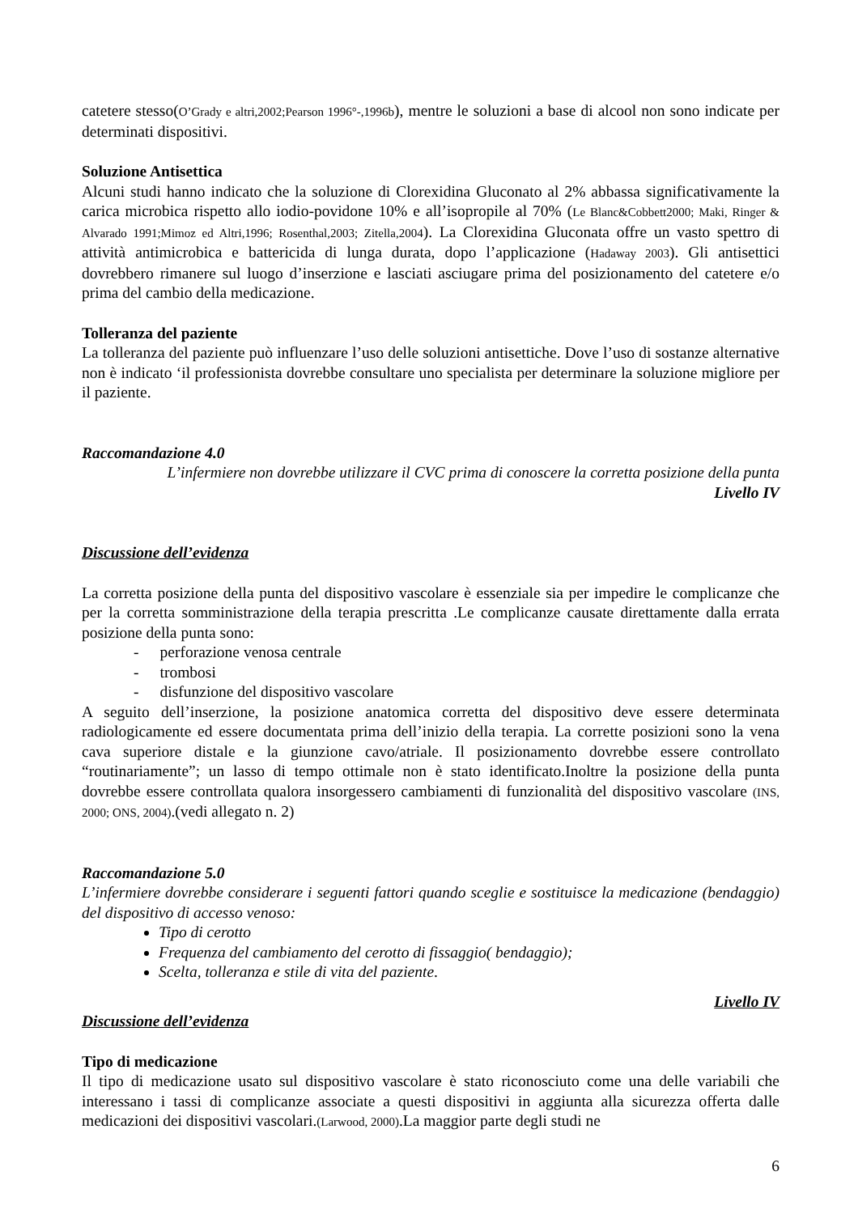catetere stesso(O’Grady e altri,2002;Pearson 1996°-,1996b), mentre le soluzioni a base di alcool non sono indicate per determinati dispositivi.
Soluzione Antisettica
Alcuni studi hanno indicato che la soluzione di Clorexidina Gluconato al 2% abbassa significativamente la carica microbica rispetto allo iodio-povidone 10% e all’isopropile al 70% (Le Blanc&Cobbett2000; Maki, Ringer & Alvarado 1991;Mimoz ed Altri,1996; Rosenthal,2003; Zitella,2004). La Clorexidina Gluconata offre un vasto spettro di attività antimicrobica e battericida di lunga durata, dopo l’applicazione (Hadaway 2003). Gli antisettici dovrebbero rimanere sul luogo d’inserzione e lasciati asciugare prima del posizionamento del catetere e/o prima del cambio della medicazione.
Tolleranza del paziente
La tolleranza del paziente può influenzare l’uso delle soluzioni antisettiche. Dove l’uso di sostanze alternative non è indicato ‘il professionista dovrebbe consultare uno specialista per determinare la soluzione migliore per il paziente.
Raccomandazione 4.0
L’infermiere non dovrebbe utilizzare il CVC prima di conoscere la corretta posizione della punta
Livello IV
Discussione dell’evidenza
La corretta posizione della punta del dispositivo vascolare è essenziale sia per impedire le complicanze che per la corretta somministrazione della terapia prescritta .Le complicanze causate direttamente dalla errata posizione della punta sono:
- perforazione venosa centrale
- trombosi
- disfunzione del dispositivo vascolare
A seguito dell’inserzione, la posizione anatomica corretta del dispositivo deve essere determinata radiologicamente ed essere documentata prima dell’inizio della terapia. La corrette posizioni sono la vena cava superiore distale e la giunzione cavo/atriale. Il posizionamento dovrebbe essere controllato “routinariamente”; un lasso di tempo ottimale non è stato identificato.Inoltre la posizione della punta dovrebbe essere controllata qualora insorgessero cambiamenti di funzionalità del dispositivo vascolare (INS, 2000; ONS, 2004).(vedi allegato n. 2)
Raccomandazione 5.0
L’infermiere dovrebbe considerare i seguenti fattori quando sceglie e sostituisce la medicazione (bendaggio) del dispositivo di accesso venoso:
Tipo di cerotto
Frequenza del cambiamento del cerotto di fissaggio( bendaggio);
Scelta, tolleranza e stile di vita del paziente.
Livello IV
Discussione dell’evidenza
Tipo di medicazione
Il tipo di medicazione usato sul dispositivo vascolare è stato riconosciuto come una delle variabili che interessano i tassi di complicanze associate a questi dispositivi in aggiunta alla sicurezza offerta dalle medicazioni dei dispositivi vascolari.(Larwood, 2000).La maggior parte degli studi ne
6